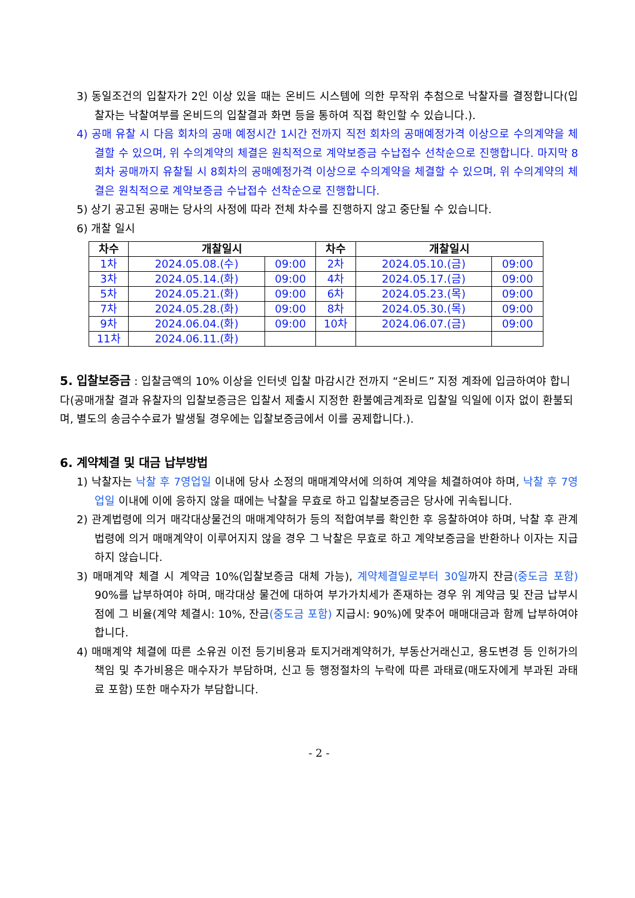3) 동일조건의 입찰자가 2인 이상 있을 때는 온비드 시스템에 의한 무작위 추첨으로 낙찰자를 결정합니다(입찰자는 낙찰여부를 온비드의 입찰결과 화면 등을 통하여 직접 확인할 수 있습니다.).
4) 공매 유찰 시 다음 회차의 공매 예정시간 1시간 전까지 직전 회차의 공매예정가격 이상으로 수의계약을 체결할 수 있으며, 위 수의계약의 체결은 원칙적으로 계약보증금 수납접수 선착순으로 진행합니다. 마지막 8회차 공매까지 유찰될 시 8회차의 공매예정가격 이상으로 수의계약을 체결할 수 있으며, 위 수의계약의 체결은 원칙적으로 계약보증금 수납접수 선착순으로 진행합니다.
5) 상기 공고된 공매는 당사의 사정에 따라 전체 차수를 진행하지 않고 중단될 수 있습니다.
6) 개찰 일시
| 차수 | 개찰일시 | | 차수 | 개찰일시 | |
| --- | --- | --- | --- | --- | --- |
| 1차 | 2024.05.08.(수) | 09:00 | 2차 | 2024.05.10.(금) | 09:00 |
| 3차 | 2024.05.14.(화) | 09:00 | 4차 | 2024.05.17.(금) | 09:00 |
| 5차 | 2024.05.21.(화) | 09:00 | 6차 | 2024.05.23.(목) | 09:00 |
| 7차 | 2024.05.28.(화) | 09:00 | 8차 | 2024.05.30.(목) | 09:00 |
| 9차 | 2024.06.04.(화) | 09:00 | 10차 | 2024.06.07.(금) | 09:00 |
| 11차 | 2024.06.11.(화) | | | | |
5. 입찰보증금
: 입찰금액의 10% 이상을 인터넷 입찰 마감시간 전까지 “온비드” 지정 계좌에 입금하여야 합니다(공매개찰 결과 유찰자의 입찰보증금은 입찰서 제출시 지정한 환불예금계좌로 입찰일 익일에 이자 없이 환불되며, 별도의 송금수수료가 발생될 경우에는 입찰보증금에서 이를 공제합니다.).
6. 계약체결 및 대금 납부방법
1) 낙찰자는 낙찰 후 7영업일 이내에 당사 소정의 매매계약서에 의하여 계약을 체결하여야 하며, 낙찰 후 7영업일 이내에 이에 응하지 않을 때에는 낙찰을 무효로 하고 입찰보증금은 당사에 귀속됩니다.
2) 관계법령에 의거 매각대상물건의 매매계약허가 등의 적합여부를 확인한 후 응찰하여야 하며, 낙찰 후 관계법령에 의거 매매계약이 이루어지지 않을 경우 그 낙찰은 무효로 하고 계약보증금을 반환하나 이자는 지급하지 않습니다.
3) 매매계약 체결 시 계약금 10%(입찰보증금 대체 가능), 계약체결일로부터 30일까지 잔금(중도금 포함) 90%를 납부하여야 하며, 매각대상 물건에 대하여 부가가치세가 존재하는 경우 위 계약금 및 잔금 납부시점에 그 비율(계약 체결시: 10%, 잔금(중도금 포함) 지급시: 90%)에 맞추어 매매대금과 함께 납부하여야 합니다.
4) 매매계약 체결에 따른 소유권 이전 등기비용과 토지거래계약허가, 부동산거래신고, 용도변경 등 인허가의 책임 및 추가비용은 매수자가 부담하며, 신고 등 행정절차의 누락에 따른 과태료(매도자에게 부과된 과태료 포함) 또한 매수자가 부담합니다.
- 2 -